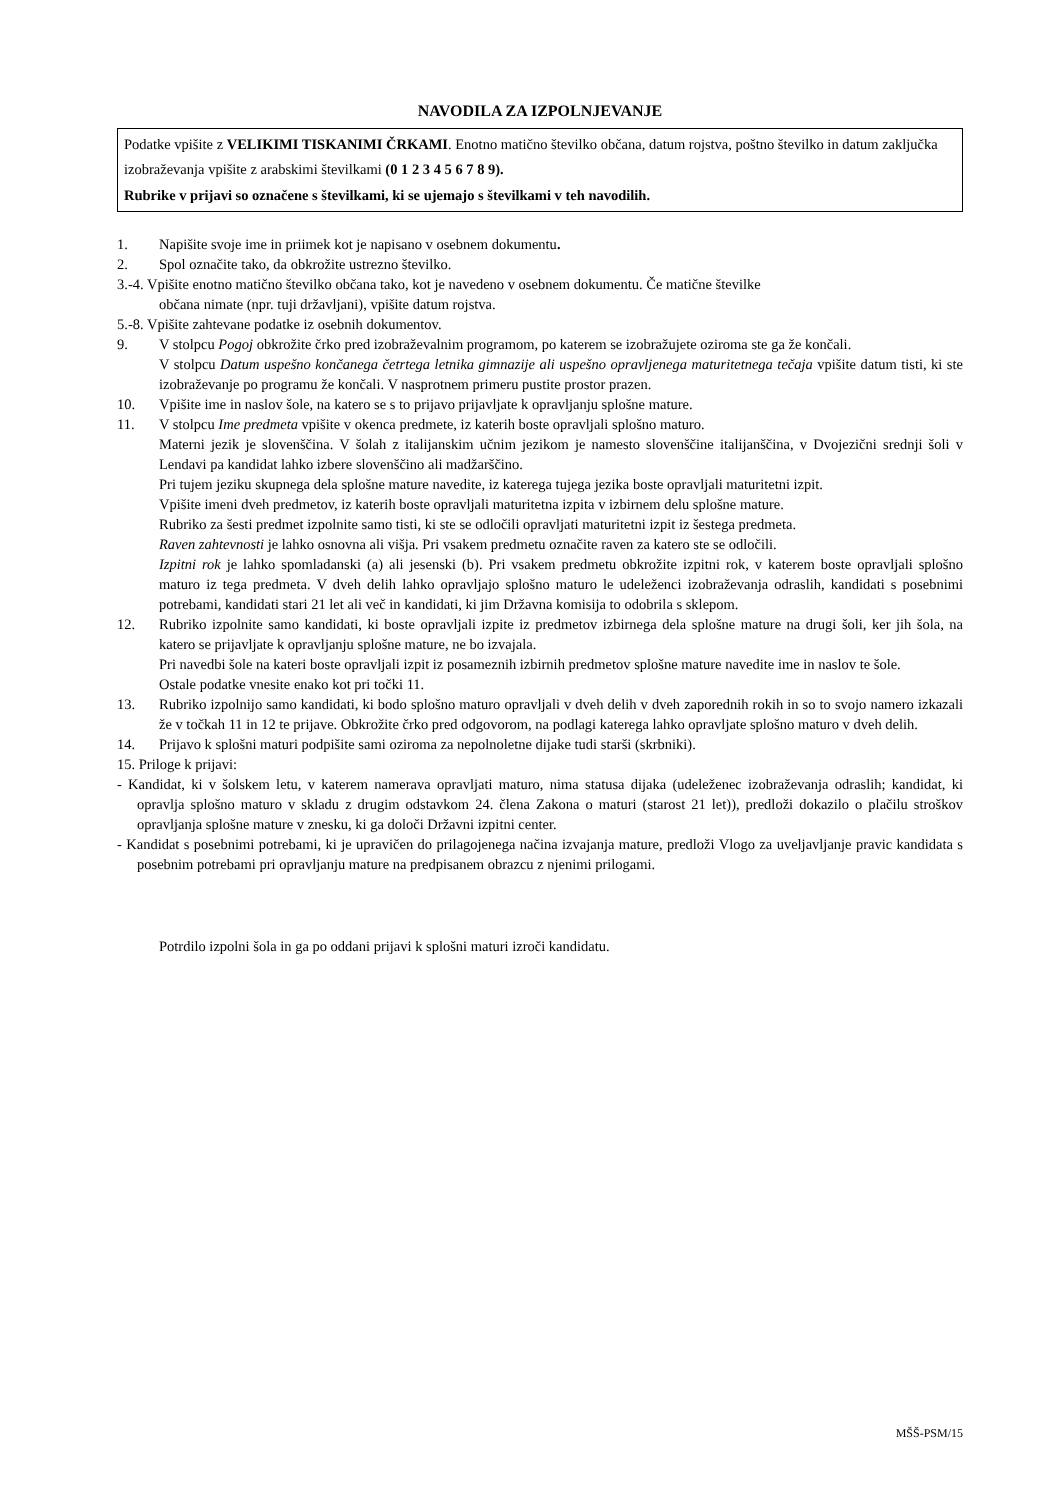NAVODILA ZA IZPOLNJEVANJE
Podatke vpišite z VELIKIMI TISKANIMI ČRKAMI. Enotno matično številko občana, datum rojstva, poštno številko in datum zaključka izobraževanja vpišite z arabskimi številkami (0 1 2 3 4 5 6 7 8 9).
Rubrike v prijavi so označene s številkami, ki se ujemajo s številkami v teh navodilih.
1. Napišite svoje ime in priimek kot je napisano v osebnem dokumentu.
2. Spol označite tako, da obkrožite ustrezno številko.
3.-4. Vpišite enotno matično številko občana tako, kot je navedeno v osebnem dokumentu. Če matične številke
občana nimate (npr. tuji državljani), vpišite datum rojstva.
5.-8. Vpišite zahtevane podatke iz osebnih dokumentov.
9. V stolpcu Pogoj obkrožite črko pred izobraževalnim programom, po katerem se izobražujete oziroma ste ga že končali.
V stolpcu Datum uspešno končanega četrtega letnika gimnazije ali uspešno opravljenega maturitetnega tečaja vpišite datum tisti, ki ste izobraževanje po programu že končali. V nasprotnem primeru pustite prostor prazen.
10. Vpišite ime in naslov šole, na katero se s to prijavo prijavljate k opravljanju splošne mature.
11. V stolpcu Ime predmeta vpišite v okenca predmete, iz katerih boste opravljali splošno maturo.
Materni jezik je slovenščina. V šolah z italijanskim učnim jezikom je namesto slovenščine italijanščina, v Dvojezični srednji šoli v Lendavi pa kandidat lahko izbere slovenščino ali madžarščino.
Pri tujem jeziku skupnega dela splošne mature navedite, iz katerega tujega jezika boste opravljali maturitetni izpit.
Vpišite imeni dveh predmetov, iz katerih boste opravljali maturitetna izpita v izbirnem delu splošne mature.
Rubriko za šesti predmet izpolnite samo tisti, ki ste se odločili opravljati maturitetni izpit iz šestega predmeta.
Raven zahtevnosti je lahko osnovna ali višja. Pri vsakem predmetu označite raven za katero ste se odločili.
Izpitni rok je lahko spomladanski (a) ali jesenski (b). Pri vsakem predmetu obkrožite izpitni rok, v katerem boste opravljali splošno maturo iz tega predmeta. V dveh delih lahko opravljajo splošno maturo le udeleženci izobraževanja odraslih, kandidati s posebnimi potrebami, kandidati stari 21 let ali več in kandidati, ki jim Državna komisija to odobrila s sklepom.
12. Rubriko izpolnite samo kandidati, ki boste opravljali izpite iz predmetov izbirnega dela splošne mature na drugi šoli, ker jih šola, na katero se prijavljate k opravljanju splošne mature, ne bo izvajala.
Pri navedbi šole na kateri boste opravljali izpit iz posameznih izbirnih predmetov splošne mature navedite ime in naslov te šole.
Ostale podatke vnesite enako kot pri točki 11.
13. Rubriko izpolnijo samo kandidati, ki bodo splošno maturo opravljali v dveh delih v dveh zaporednih rokih in so to svojo namero izkazali že v točkah 11 in 12 te prijave. Obkrožite črko pred odgovorom, na podlagi katerega lahko opravljate splošno maturo v dveh delih.
14. Prijavo k splošni maturi podpišite sami oziroma za nepolnoletne dijake tudi starši (skrbniki).
15. Priloge k prijavi:
- Kandidat, ki v šolskem letu, v katerem namerava opravljati maturo, nima statusa dijaka (udeleženec izobraževanja odraslih; kandidat, ki opravlja splošno maturo v skladu z drugim odstavkom 24. člena Zakona o maturi (starost 21 let)), predloži dokazilo o plačilu stroškov opravljanja splošne mature v znesku, ki ga določi Državni izpitni center.
- Kandidat s posebnimi potrebami, ki je upravičen do prilagojenega načina izvajanja mature, predloži Vlogo za uveljavljanje pravic kandidata s posebnim potrebami pri opravljanju mature na predpisanem obrazcu z njenimi prilogami.
Potrdilo izpolni šola in ga po oddani prijavi k splošni maturi izroči kandidatu.
MŠŠ-PSM/15